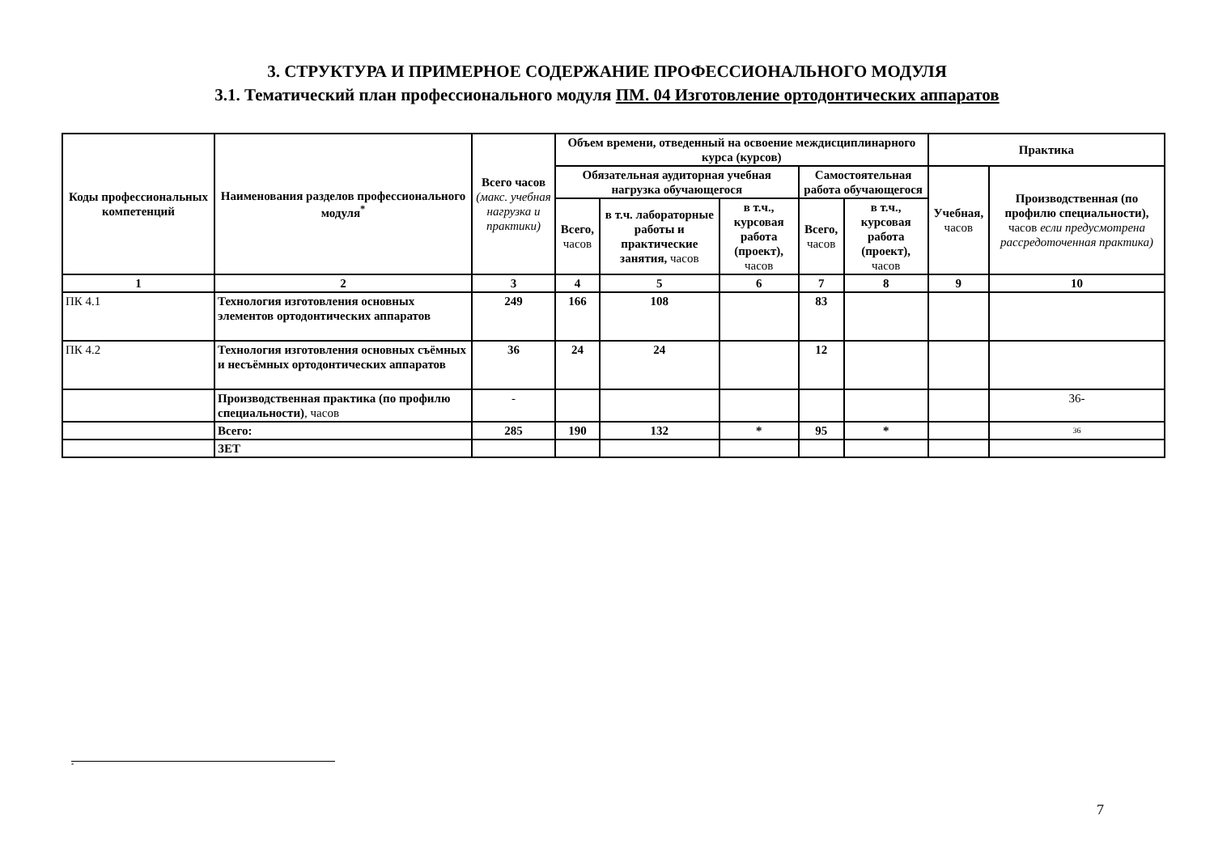3. СТРУКТУРА И ПРИМЕРНОЕ СОДЕРЖАНИЕ ПРОФЕССИОНАЛЬНОГО МОДУЛЯ
3.1. Тематический план профессионального модуля ПМ. 04 Изготовление ортодонтических аппаратов
| Коды профессиональных компетенций | Наименования разделов профессионального модуля<sup>*</sup> | Всего часов (макс. учебная нагрузка и практики) | Объем времени, отведенный на освоение междисциплинарного курса (курсов) | | | | | Практика | |
| --- | --- | --- | --- | --- | --- | --- | --- | --- | --- |
| | | | Обязательная аудиторная учебная нагрузка обучающегося | | | Самостоятельная работа обучающегося | | Учебная, часов | Производственная (по профилю специальности), часов если предусмотрена рассредоточенная практика) |
| | | | Всего, часов | в т.ч. лабораторные работы и практические занятия, часов | в т.ч., курсовая работа (проект), часов | Всего, часов | в т.ч., курсовая работа (проект), часов | | |
| 1 | 2 | 3 | 4 | 5 | 6 | 7 | 8 | 9 | 10 |
| ПК 4.1 | Технология изготовления основных элементов ортодонтических аппаратов | 249 | 166 | 108 | | 83 | | | |
| ПК 4.2 | Технология изготовления основных съёмных и несъёмных ортодонтических аппаратов | 36 | 24 | 24 | | 12 | | | |
| | Производственная практика (по профилю специальности) , часов | - | | | | | | | 36- |
| | Всего: | 285 | 190 | 132 | * | 95 | * | | 36 |
| | ЗЕТ | | | | | | | | |
<sup>*</sup>
7